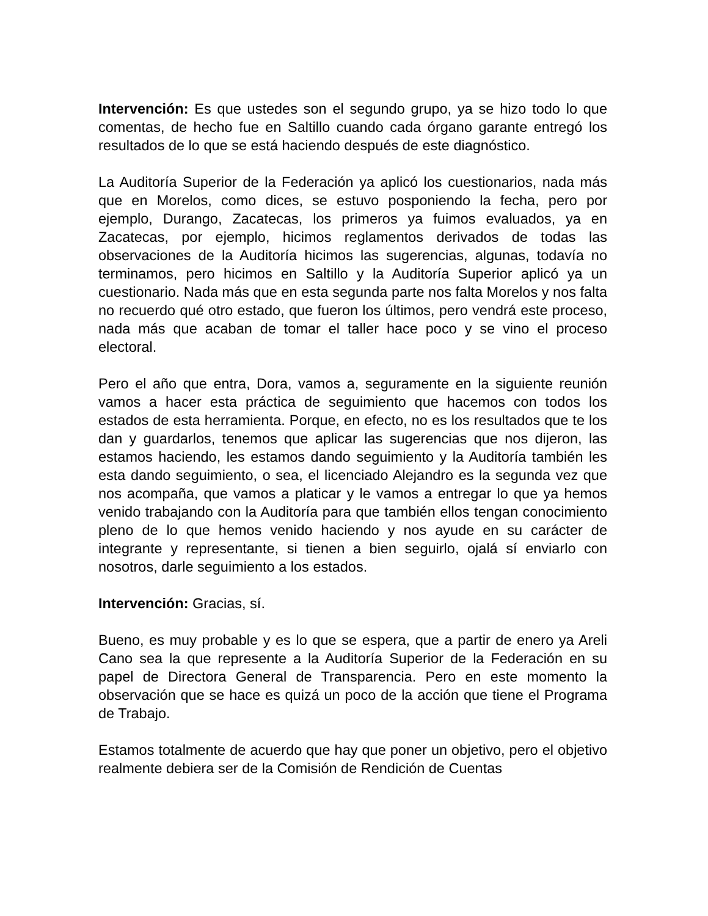Intervención: Es que ustedes son el segundo grupo, ya se hizo todo lo que comentas, de hecho fue en Saltillo cuando cada órgano garante entregó los resultados de lo que se está haciendo después de este diagnóstico.
La Auditoría Superior de la Federación ya aplicó los cuestionarios, nada más que en Morelos, como dices, se estuvo posponiendo la fecha, pero por ejemplo, Durango, Zacatecas, los primeros ya fuimos evaluados, ya en Zacatecas, por ejemplo, hicimos reglamentos derivados de todas las observaciones de la Auditoría hicimos las sugerencias, algunas, todavía no terminamos, pero hicimos en Saltillo y la Auditoría Superior aplicó ya un cuestionario. Nada más que en esta segunda parte nos falta Morelos y nos falta no recuerdo qué otro estado, que fueron los últimos, pero vendrá este proceso, nada más que acaban de tomar el taller hace poco y se vino el proceso electoral.
Pero el año que entra, Dora, vamos a, seguramente en la siguiente reunión vamos a hacer esta práctica de seguimiento que hacemos con todos los estados de esta herramienta. Porque, en efecto, no es los resultados que te los dan y guardarlos, tenemos que aplicar las sugerencias que nos dijeron, las estamos haciendo, les estamos dando seguimiento y la Auditoría también les esta dando seguimiento, o sea, el licenciado Alejandro es la segunda vez que nos acompaña, que vamos a platicar y le vamos a entregar lo que ya hemos venido trabajando con la Auditoría para que también ellos tengan conocimiento pleno de lo que hemos venido haciendo y nos ayude en su carácter de integrante y representante, si tienen a bien seguirlo, ojalá sí enviarlo con nosotros, darle seguimiento a los estados.
Intervención: Gracias, sí.
Bueno, es muy probable y es lo que se espera, que a partir de enero ya Areli Cano sea la que represente a la Auditoría Superior de la Federación en su papel de Directora General de Transparencia. Pero en este momento la observación que se hace es quizá un poco de la acción que tiene el Programa de Trabajo.
Estamos totalmente de acuerdo que hay que poner un objetivo, pero el objetivo realmente debiera ser de la Comisión de Rendición de Cuentas